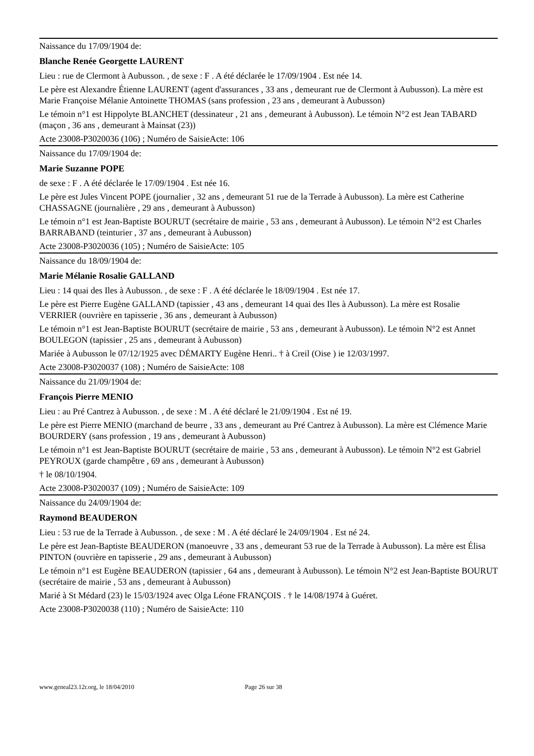Naissance du 17/09/1904 de:
Blanche Renée Georgette LAURENT
Lieu : rue de Clermont à Aubusson. , de sexe : F . A été déclarée le 17/09/1904 . Est née 14.
Le père est Alexandre Étienne LAURENT (agent d'assurances , 33 ans , demeurant rue de Clermont à Aubusson). La mère est Marie Françoise Mélanie Antoinette THOMAS (sans profession , 23 ans , demeurant à Aubusson)
Le témoin n°1 est Hippolyte BLANCHET (dessinateur , 21 ans , demeurant à Aubusson). Le témoin N°2 est Jean TABARD (maçon , 36 ans , demeurant à Mainsat (23))
Acte 23008-P3020036 (106) ; Numéro de SaisieActe: 106
Naissance du 17/09/1904 de:
Marie Suzanne POPE
de sexe : F . A été déclarée le 17/09/1904 . Est née 16.
Le père est Jules Vincent POPE (journalier , 32 ans , demeurant 51 rue de la Terrade à Aubusson). La mère est Catherine CHASSAGNE (journalière , 29 ans , demeurant à Aubusson)
Le témoin n°1 est Jean-Baptiste BOURUT (secrétaire de mairie , 53 ans , demeurant à Aubusson). Le témoin N°2 est Charles BARRABAND (teinturier , 37 ans , demeurant à Aubusson)
Acte 23008-P3020036 (105) ; Numéro de SaisieActe: 105
Naissance du 18/09/1904 de:
Marie Mélanie Rosalie GALLAND
Lieu : 14 quai des Iles à Aubusson. , de sexe : F . A été déclarée le 18/09/1904 . Est née 17.
Le père est Pierre Eugène GALLAND (tapissier , 43 ans , demeurant 14 quai des Iles à Aubusson). La mère est Rosalie VERRIER (ouvrière en tapisserie , 36 ans , demeurant à Aubusson)
Le témoin n°1 est Jean-Baptiste BOURUT (secrétaire de mairie , 53 ans , demeurant à Aubusson). Le témoin N°2 est Annet BOULEGON (tapissier , 25 ans , demeurant à Aubusson)
Mariée à Aubusson le 07/12/1925 avec DÉMARTY Eugène Henri.. † à Creil (Oise ) ie 12/03/1997.
Acte 23008-P3020037 (108) ; Numéro de SaisieActe: 108
Naissance du 21/09/1904 de:
François Pierre MENIO
Lieu : au Pré Cantrez à Aubusson. , de sexe : M . A été déclaré le 21/09/1904 . Est né 19.
Le père est Pierre MENIO (marchand de beurre , 33 ans , demeurant au Pré Cantrez à Aubusson). La mère est Clémence Marie BOURDERY (sans profession , 19 ans , demeurant à Aubusson)
Le témoin n°1 est Jean-Baptiste BOURUT (secrétaire de mairie , 53 ans , demeurant à Aubusson). Le témoin N°2 est Gabriel PEYROUX (garde champêtre , 69 ans , demeurant à Aubusson)
† le 08/10/1904.
Acte 23008-P3020037 (109) ; Numéro de SaisieActe: 109
Naissance du 24/09/1904 de:
Raymond BEAUDERON
Lieu : 53 rue de la Terrade à Aubusson. , de sexe : M . A été déclaré le 24/09/1904 . Est né 24.
Le père est Jean-Baptiste BEAUDERON (manoeuvre , 33 ans , demeurant 53 rue de la Terrade à Aubusson). La mère est Élisa PINTON (ouvrière en tapisserie , 29 ans , demeurant à Aubusson)
Le témoin n°1 est Eugène BEAUDERON (tapissier , 64 ans , demeurant à Aubusson). Le témoin N°2 est Jean-Baptiste BOURUT (secrétaire de mairie , 53 ans , demeurant à Aubusson)
Marié à St Médard (23) le 15/03/1924 avec Olga Léone FRANÇOIS . † le 14/08/1974 à Guéret.
Acte 23008-P3020038 (110) ; Numéro de SaisieActe: 110
www.geneal23.12r.org, le 18/04/2010 Page 26 sur 38